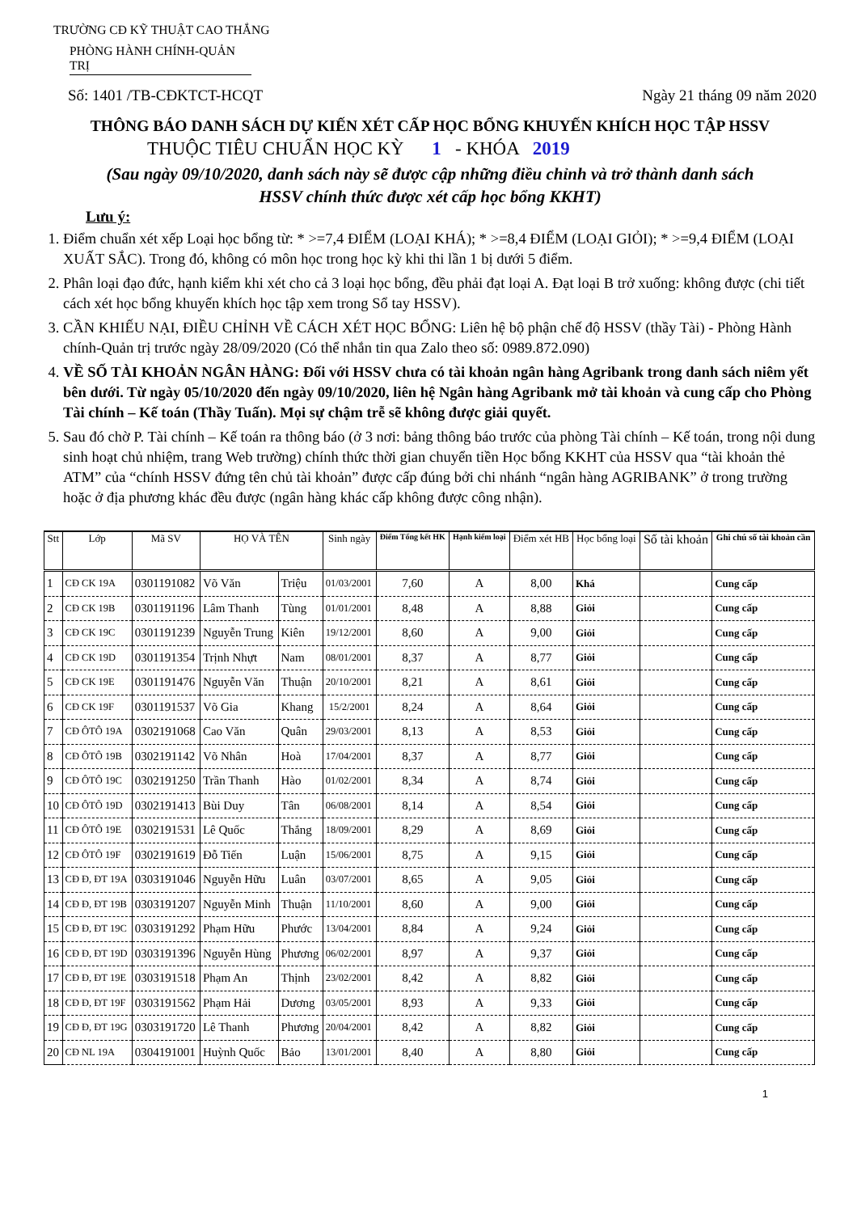TRƯỜNG CĐ KỸ THUẬT CAO THẮNG
PHÒNG HÀNH CHÍNH-QUẢN TRỊ
Số: 1401 /TB-CĐKTCT-HCQT Ngày 21 tháng 09 năm 2020
THÔNG BÁO DANH SÁCH DỰ KIẾN XÉT CẤP HỌC BỔNG KHUYẾN KHÍCH HỌC TẬP HSSV
THUỘC TIÊU CHUẨN HỌC KỲ 1 - KHÓA 2019
(Sau ngày 09/10/2020, danh sách này sẽ được cập những điều chỉnh và trở thành danh sách
HSSV chính thức được xét cấp học bổng KKHT)
Lưu ý:
1. Điểm chuẩn xét xếp Loại học bổng từ: * >=7,4 ĐIỂM (LOẠI KHÁ); * >=8,4 ĐIỂM (LOẠI GIỎI); * >=9,4 ĐIỂM (LOẠI XUẤT SẮC). Trong đó, không có môn học trong học kỳ khi thi lần 1 bị dưới 5 điểm.
2. Phân loại đạo đức, hạnh kiểm khi xét cho cả 3 loại học bổng, đều phải đạt loại A. Đạt loại B trở xuống: không được (chi tiết cách xét học bổng khuyến khích học tập xem trong Sổ tay HSSV).
3. CẦN KHIẾU NẠI, ĐIỀU CHỈNH VỀ CÁCH XÉT HỌC BỔNG: Liên hệ bộ phận chế độ HSSV (thầy Tài) - Phòng Hành chính-Quản trị trước ngày 28/09/2020 (Có thể nhắn tin qua Zalo theo số: 0989.872.090)
4. VỀ SỐ TÀI KHOẢN NGÂN HÀNG: Đối với HSSV chưa có tài khoản ngân hàng Agribank trong danh sách niêm yết bên dưới. Từ ngày 05/10/2020 đến ngày 09/10/2020, liên hệ Ngân hàng Agribank mở tài khoản và cung cấp cho Phòng Tài chính – Kế toán (Thầy Tuấn). Mọi sự chậm trễ sẽ không được giải quyết.
5. Sau đó chờ P. Tài chính – Kế toán ra thông báo (ở 3 nơi: bảng thông báo trước của phòng Tài chính – Kế toán, trong nội dung sinh hoạt chủ nhiệm, trang Web trường) chính thức thời gian chuyển tiền Học bổng KKHT của HSSV qua “tài khoản thẻ ATM” của “chính HSSV đứng tên chủ tài khoản” được cấp đúng bởi chi nhánh “ngân hàng AGRIBANK” ở trong trường hoặc ở địa phương khác đều được (ngân hàng khác cấp không được công nhận).
| Stt | Lớp | Mã SV | HỌ VÀ TÊN | | Sinh ngày | Điểm Tổng kết HK | Hạnh kiểm loại | Điểm xét HB | Học bổng loại | Số tài khoản | Ghi chú số tài khoản cần |
| --- | --- | --- | --- | --- | --- | --- | --- | --- | --- | --- | --- |
| 1 | CĐ CK 19A | 0301191082 | Võ Văn | Triệu | 01/03/2001 | 7,60 | A | 8,00 | Khá | | Cung cấp |
| 2 | CĐ CK 19B | 0301191196 | Lâm Thanh | Tùng | 01/01/2001 | 8,48 | A | 8,88 | Giỏi | | Cung cấp |
| 3 | CĐ CK 19C | 0301191239 | Nguyễn Trung | Kiên | 19/12/2001 | 8,60 | A | 9,00 | Giỏi | | Cung cấp |
| 4 | CĐ CK 19D | 0301191354 | Trịnh Nhựt | Nam | 08/01/2001 | 8,37 | A | 8,77 | Giỏi | | Cung cấp |
| 5 | CĐ CK 19E | 0301191476 | Nguyễn Văn | Thuận | 20/10/2001 | 8,21 | A | 8,61 | Giỏi | | Cung cấp |
| 6 | CĐ CK 19F | 0301191537 | Võ Gia | Khang | 15/2/2001 | 8,24 | A | 8,64 | Giỏi | | Cung cấp |
| 7 | CĐ ÔTÔ 19A | 0302191068 | Cao Văn | Quân | 29/03/2001 | 8,13 | A | 8,53 | Giỏi | | Cung cấp |
| 8 | CĐ ÔTÔ 19B | 0302191142 | Võ Nhân | Hoà | 17/04/2001 | 8,37 | A | 8,77 | Giỏi | | Cung cấp |
| 9 | CĐ ÔTÔ 19C | 0302191250 | Trần Thanh | Hào | 01/02/2001 | 8,34 | A | 8,74 | Giỏi | | Cung cấp |
| 10 | CĐ ÔTÔ 19D | 0302191413 | Bùi Duy | Tân | 06/08/2001 | 8,14 | A | 8,54 | Giỏi | | Cung cấp |
| 11 | CĐ ÔTÔ 19E | 0302191531 | Lê Quốc | Thắng | 18/09/2001 | 8,29 | A | 8,69 | Giỏi | | Cung cấp |
| 12 | CĐ ÔTÔ 19F | 0302191619 | Đỗ Tiến | Luận | 15/06/2001 | 8,75 | A | 9,15 | Giỏi | | Cung cấp |
| 13 | CĐ Đ, ĐT 19A | 0303191046 | Nguyễn Hữu | Luân | 03/07/2001 | 8,65 | A | 9,05 | Giỏi | | Cung cấp |
| 14 | CĐ Đ, ĐT 19B | 0303191207 | Nguyễn Minh | Thuận | 11/10/2001 | 8,60 | A | 9,00 | Giỏi | | Cung cấp |
| 15 | CĐ Đ, ĐT 19C | 0303191292 | Phạm Hữu | Phước | 13/04/2001 | 8,84 | A | 9,24 | Giỏi | | Cung cấp |
| 16 | CĐ Đ, ĐT 19D | 0303191396 | Nguyễn Hùng | Phương | 06/02/2001 | 8,97 | A | 9,37 | Giỏi | | Cung cấp |
| 17 | CĐ Đ, ĐT 19E | 0303191518 | Phạm An | Thịnh | 23/02/2001 | 8,42 | A | 8,82 | Giỏi | | Cung cấp |
| 18 | CĐ Đ, ĐT 19F | 0303191562 | Phạm Hải | Dương | 03/05/2001 | 8,93 | A | 9,33 | Giỏi | | Cung cấp |
| 19 | CĐ Đ, ĐT 19G | 0303191720 | Lê Thanh | Phương | 20/04/2001 | 8,42 | A | 8,82 | Giỏi | | Cung cấp |
| 20 | CĐ NL 19A | 0304191001 | Huỳnh Quốc | Bảo | 13/01/2001 | 8,40 | A | 8,80 | Giỏi | | Cung cấp |
1